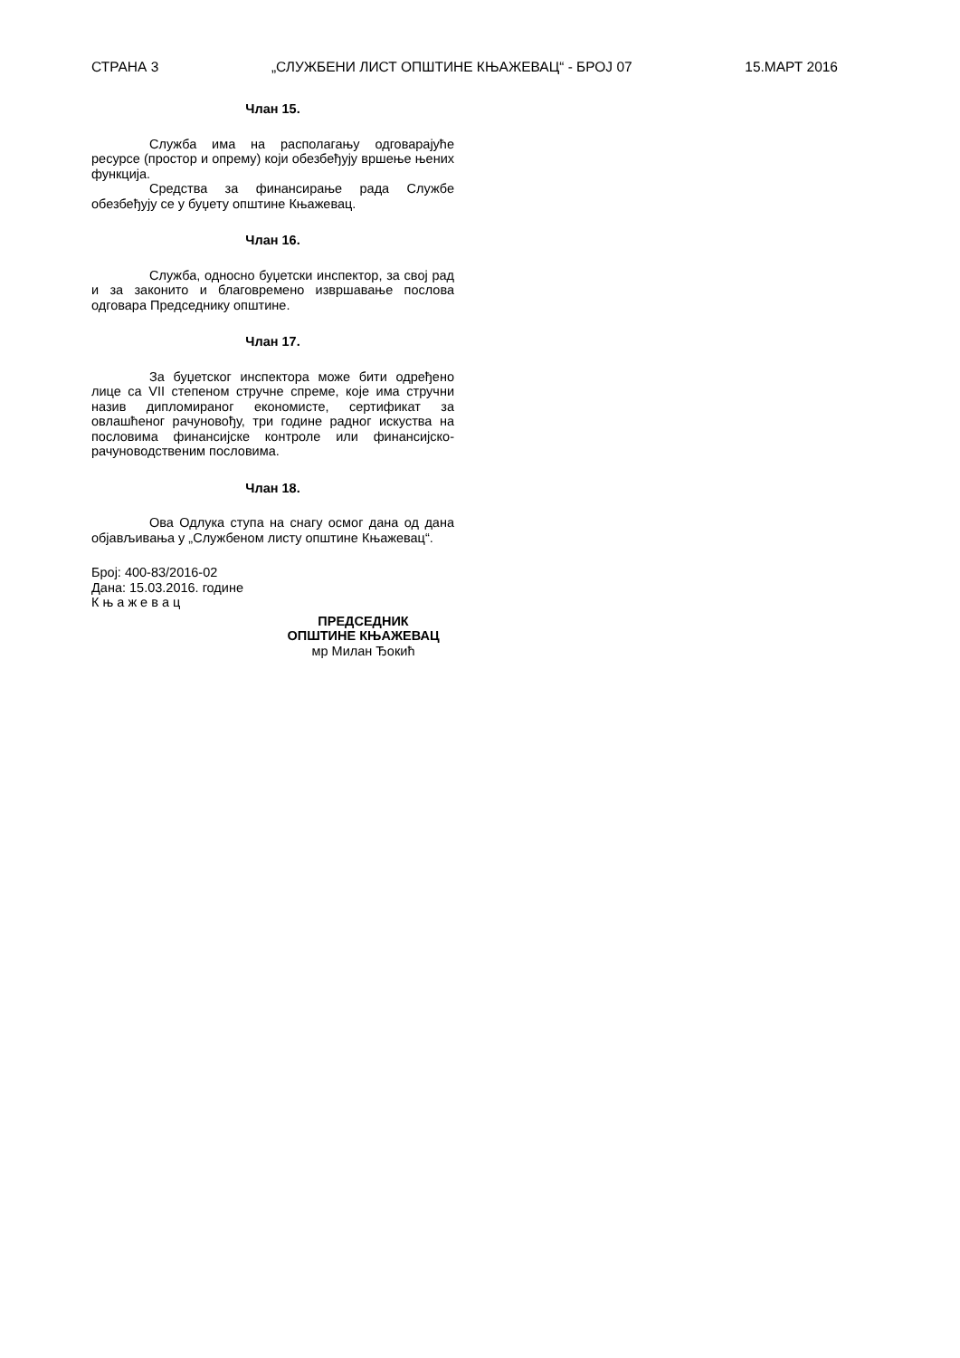СТРАНА 3 „СЛУЖБЕНИ ЛИСТ ОПШТИНЕ КЊАЖЕВАЦ“ - БРОЈ 07 15.МАРТ 2016
Члан 15.
Служба има на располагању одговарајуће ресурсе (простор и опрему) који обезбеђују вршење њених функција.
Средства за финансирање рада Службе обезбеђују се у буџету општине Књажевац.
Члан 16.
Служба, односно буџетски инспектор, за свој рад и за законито и благовремено извршавање послова одговара Председнику општине.
Члан 17.
За буџетског инспектора може бити одређено лице са VII степеном стручне спреме, које има стручни назив дипломираног економисте, сертификат за овлашћеног рачуновођу, три године радног искуства на пословима финансијске контроле или финансијско-рачуноводственим пословима.
Члан 18.
Ова Одлука ступа на снагу осмог дана од дана објављивања у „Службеном листу општине Књажевац“.
Број: 400-83/2016-02
Дана: 15.03.2016. године
К њ а ж е в а ц
ПРЕДСЕДНИК
ОПШТИНЕ КЊАЖЕВАЦ
мр Милан Ђокић